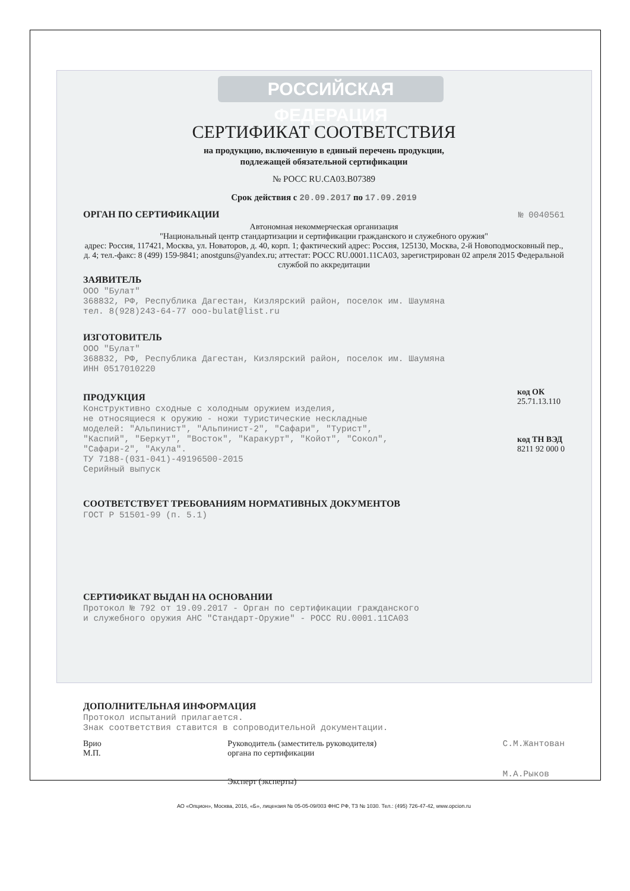РОССИЙСКАЯ ФЕДЕРАЦИЯ
СЕРТИФИКАТ СООТВЕТСТВИЯ
на продукцию, включенную в единый перечень продукции,
подлежащей обязательной сертификации
№ РОСС RU.CA03.B07389
Срок действия с 20.09.2017 по 17.09.2019
ОРГАН ПО СЕРТИФИКАЦИИ
№ 0040561
Автономная некоммерческая организация
"Национальный центр стандартизации и сертификации гражданского и служебного оружия"
адрес: Россия, 117421, Москва, ул. Новаторов, д. 40, корп. 1; фактический адрес: Россия, 125130, Москва, 2-й Новоподмосковный пер., д. 4; тел.-факс: 8 (499) 159-9841; anostguns@yandex.ru; аттестат: РОСС RU.0001.11CA03, зарегистрирован 02 апреля 2015 Федеральной службой по аккредитации
ЗАЯВИТЕЛЬ
ООО "Булат"
368832, РФ, Республика Дагестан, Кизлярский район, поселок им. Шаумяна
тел. 8(928)243-64-77 ooo-bulat@list.ru
ИЗГОТОВИТЕЛЬ
ООО "Булат"
368832, РФ, Республика Дагестан, Кизлярский район, поселок им. Шаумяна
ИНН 0517010220
ПРОДУКЦИЯ
Конструктивно сходные с холодным оружием изделия,
не относящиеся к оружию - ножи туристические нескладные
моделей: "Альпинист", "Альпинист-2", "Сафари", "Турист",
"Каспий", "Беркут", "Восток", "Каракурт", "Койот", "Сокол",
"Сафари-2", "Акула".
ТУ 7188-(031-041)-49196500-2015
Серийный выпуск
код ОК
25.71.13.110
код ТН ВЭД
8211 92 000 0
СООТВЕТСТВУЕТ ТРЕБОВАНИЯМ НОРМАТИВНЫХ ДОКУМЕНТОВ
ГОСТ Р 51501-99 (п. 5.1)
СЕРТИФИКАТ ВЫДАН НА ОСНОВАНИИ
Протокол № 792 от 19.09.2017 - Орган по сертификации гражданского
и служебного оружия АНС "Стандарт-Оружие" - РОСС RU.0001.11CA03
ДОПОЛНИТЕЛЬНАЯ ИНФОРМАЦИЯ
Протокол испытаний прилагается.
Знак соответствия ставится в сопроводительной документации.
Врио
М.П.
Руководитель (заместитель руководителя)
органа по сертификации
Эксперт (эксперты)
С.М.Жантован
М.А.Рыков
АО «Опцион», Москва, 2016, «Б», лицензия № 05-05-09/003 ФНС РФ, ТЗ № 1030. Тел.: (495) 726-47-42, www.opcion.ru